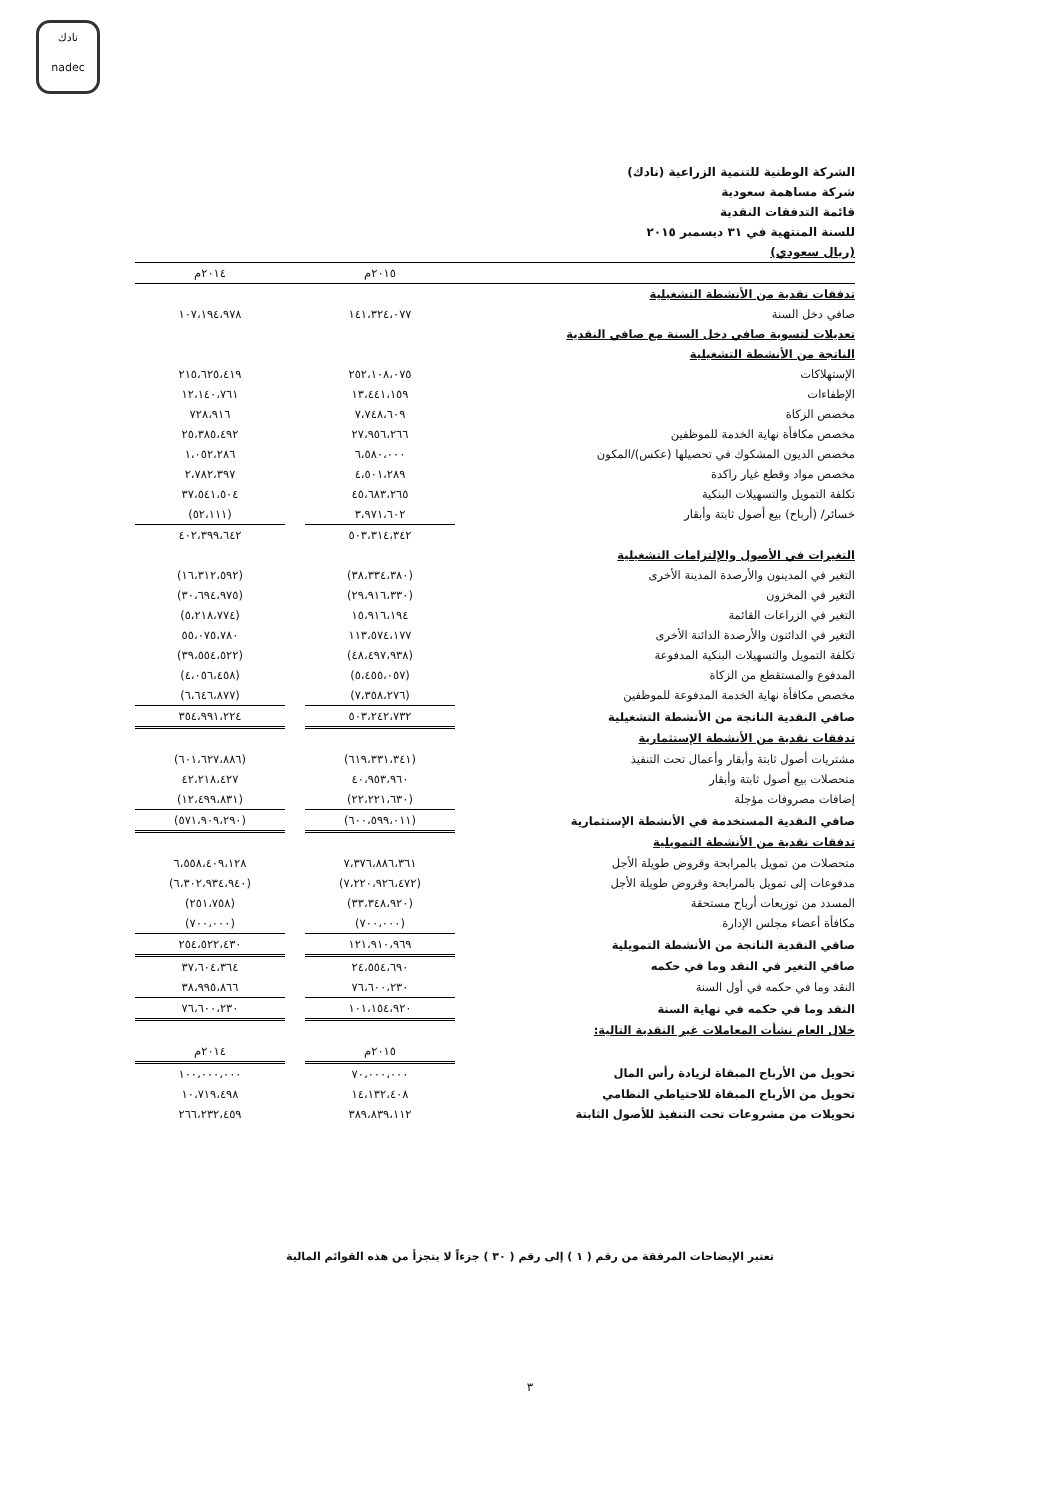نادك
nadec
الشركة الوطنية للتنمية الزراعية (نادك)
شركة مساهمة سعودية
قائمة التدفقات النقدية
للسنة المنتهية في ٣١ ديسمبر ٢٠١٥
(ريال سعودي)
| | ٢٠١٥م | | ٢٠١٤م |
| --- | --- | --- | --- |
| تدفقات نقدية من الأنشطة التشغيلية | | | |
| صافي دخل السنة | ١٤١،٣٢٤،٠٧٧ | | ١٠٧،١٩٤،٩٧٨ |
| تعديلات لتسوية صافي دخل السنة مع صافي النقدية | | | |
| الناتجة من الأنشطة التشغيلية | | | |
| الإستهلاكات | ٢٥٢،١٠٨،٠٧٥ | | ٢١٥،٦٢٥،٤١٩ |
| الإطفاءات | ١٣،٤٤١،١٥٩ | | ١٢،١٤٠،٧٦١ |
| مخصص الزكاة | ٧،٧٤٨،٦٠٩ | | ٧٢٨،٩١٦ |
| مخصص مكافأة نهاية الخدمة للموظفين | ٢٧،٩٥٦،٢٦٦ | | ٢٥،٣٨٥،٤٩٢ |
| مخصص الديون المشكوك في تحصيلها (عكس)/المكون | ٦،٥٨٠،٠٠٠ | | ١،٠٥٢،٢٨٦ |
| مخصص مواد وقطع غيار راكدة | ٤،٥٠١،٢٨٩ | | ٢،٧٨٢،٣٩٧ |
| تكلفة التمويل والتسهيلات البنكية | ٤٥،٦٨٣،٢٦٥ | | ٣٧،٥٤١،٥٠٤ |
| خسائر/ (أرباح) بيع أصول ثابتة وأبقار | ٣،٩٧١،٦٠٢ | | (٥٢،١١١) |
| | ٥٠٣،٣١٤،٣٤٢ | | ٤٠٢،٣٩٩،٦٤٢ |
| التغيرات في الأصول والإلتزامات التشغيلية | | | |
| التغير في المدينون والأرصدة المدينة الأخرى | (٣٨،٣٣٤،٣٨٠) | | (١٦،٣١٢،٥٩٢) |
| التغير في المخزون | (٢٩،٩١٦،٣٣٠) | | (٣٠،٦٩٤،٩٧٥) |
| التغير في الزراعات القائمة | ١٥،٩١٦،١٩٤ | | (٥،٢١٨،٧٧٤) |
| التغير في الدائنون والأرصدة الدائنة الأخرى | ١١٣،٥٧٤،١٧٧ | | ٥٥،٠٧٥،٧٨٠ |
| تكلفة التمويل والتسهيلات البنكية المدفوعة | (٤٨،٤٩٧،٩٣٨) | | (٣٩،٥٥٤،٥٢٢) |
| المدفوع والمستقطع من الزكاة | (٥،٤٥٥،٠٥٧) | | (٤،٠٥٦،٤٥٨) |
| مخصص مكافأة نهاية الخدمة المدفوعة للموظفين | (٧،٣٥٨،٢٧٦) | | (٦،٦٤٦،٨٧٧) |
| صافي النقدية الناتجة من الأنشطة التشغيلية | ٥٠٣،٢٤٢،٧٣٢ | | ٣٥٤،٩٩١،٢٢٤ |
| تدفقات نقدية من الأنشطة الإستثمارية | | | |
| مشتريات أصول ثابتة وأبقار وأعمال تحت التنفيذ | (٦١٩،٣٣١،٣٤١) | | (٦٠١،٦٢٧،٨٨٦) |
| متحصلات بيع أصول ثابتة وأبقار | ٤٠،٩٥٣،٩٦٠ | | ٤٢،٢١٨،٤٢٧ |
| إضافات مصروفات مؤجلة | (٢٢،٢٢١،٦٣٠) | | (١٢،٤٩٩،٨٣١) |
| صافي النقدية المستخدمة في الأنشطة الإستثمارية | (٦٠٠،٥٩٩،٠١١) | | (٥٧١،٩٠٩،٢٩٠) |
| تدفقات نقدية من الأنشطة التمويلية | | | |
| متحصلات من تمويل بالمرابحة وقروض طويلة الأجل | ٧،٣٧٦،٨٨٦،٣٦١ | | ٦،٥٥٨،٤٠٩،١٢٨ |
| مدفوعات إلى تمويل بالمرابحة وقروض طويلة الأجل | (٧،٢٢٠،٩٢٦،٤٧٢) | | (٦،٣٠٢،٩٣٤،٩٤٠) |
| المسدد من توزيعات أرباح مستحقة | (٣٣،٣٤٨،٩٢٠) | | (٢٥١،٧٥٨) |
| مكافأة أعضاء مجلس الإدارة | (٧٠٠،٠٠٠) | | (٧٠٠،٠٠٠) |
| صافي النقدية الناتجة من الأنشطة التمويلية | ١٢١،٩١٠،٩٦٩ | | ٢٥٤،٥٢٢،٤٣٠ |
| صافي التغير في النقد وما في حكمه | ٢٤،٥٥٤،٦٩٠ | | ٣٧،٦٠٤،٣٦٤ |
| النقد وما في حكمه في أول السنة | ٧٦،٦٠٠،٢٣٠ | | ٣٨،٩٩٥،٨٦٦ |
| النقد وما في حكمه في نهاية السنة | ١٠١،١٥٤،٩٢٠ | | ٧٦،٦٠٠،٢٣٠ |
| خلال العام نشأت المعاملات غير النقدية التالية: | | | |
| | ٢٠١٥م | | ٢٠١٤م |
| تحويل من الأرباح المبقاة لزيادة رأس المال | ٧٠،٠٠٠،٠٠٠ | | ١٠٠،٠٠٠،٠٠٠ |
| تحويل من الأرباح المبقاة للاحتياطي النظامي | ١٤،١٣٢،٤٠٨ | | ١٠،٧١٩،٤٩٨ |
| تحويلات من مشروعات تحت التنفيذ للأصول الثابتة | ٣٨٩،٨٣٩،١١٢ | | ٢٦٦،٢٣٢،٤٥٩ |
تعتبر الإيضاحات المرفقة من رقم ( ١ ) إلى رقم ( ٣٠ ) جزءاً لا يتجزأ من هذه القوائم المالية
٣